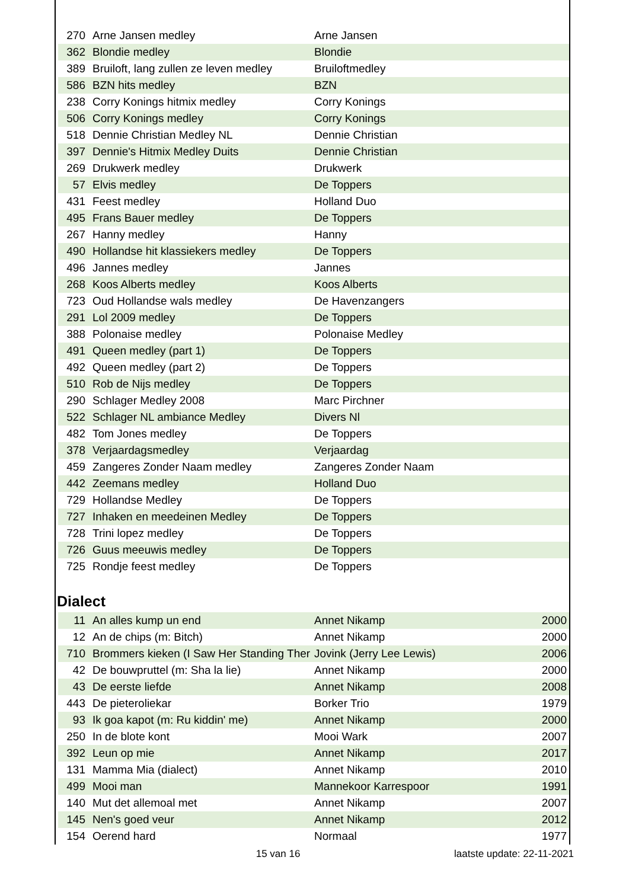| 270 | Arne Jansen medley | Arne Jansen | |
| 362 | Blondie medley | Blondie | |
| 389 | Bruiloft, lang zullen ze leven medley | Bruiloftmedley | |
| 586 | BZN hits medley | BZN | |
| 238 | Corry Konings hitmix medley | Corry Konings | |
| 506 | Corry Konings medley | Corry Konings | |
| 518 | Dennie Christian Medley NL | Dennie Christian | |
| 397 | Dennie's Hitmix Medley Duits | Dennie Christian | |
| 269 | Drukwerk medley | Drukwerk | |
| 57 | Elvis medley | De Toppers | |
| 431 | Feest medley | Holland Duo | |
| 495 | Frans Bauer medley | De Toppers | |
| 267 | Hanny medley | Hanny | |
| 490 | Hollandse hit klassiekers medley | De Toppers | |
| 496 | Jannes medley | Jannes | |
| 268 | Koos Alberts medley | Koos Alberts | |
| 723 | Oud Hollandse wals medley | De Havenzangers | |
| 291 | Lol 2009 medley | De Toppers | |
| 388 | Polonaise medley | Polonaise Medley | |
| 491 | Queen medley (part 1) | De Toppers | |
| 492 | Queen medley (part 2) | De Toppers | |
| 510 | Rob de Nijs medley | De Toppers | |
| 290 | Schlager Medley 2008 | Marc Pirchner | |
| 522 | Schlager NL ambiance Medley | Divers Nl | |
| 482 | Tom Jones medley | De Toppers | |
| 378 | Verjaardagsmedley | Verjaardag | |
| 459 | Zangeres Zonder Naam medley | Zangeres Zonder Naam | |
| 442 | Zeemans medley | Holland Duo | |
| 729 | Hollandse Medley | De Toppers | |
| 727 | Inhaken en meedeinen Medley | De Toppers | |
| 728 | Trini lopez medley | De Toppers | |
| 726 | Guus meeuwis medley | De Toppers | |
| 725 | Rondje feest medley | De Toppers | |
Dialect
| 11 | An alles kump un end | Annet Nikamp | 2000 |
| 12 | An de chips (m: Bitch) | Annet Nikamp | 2000 |
| 710 | Brommers kieken (I Saw Her Standing Ther | Jovink (Jerry Lee Lewis) | 2006 |
| 42 | De bouwpruttel (m: Sha la lie) | Annet Nikamp | 2000 |
| 43 | De eerste liefde | Annet Nikamp | 2008 |
| 443 | De pieteroliekar | Borker Trio | 1979 |
| 93 | Ik goa kapot (m: Ru kiddin' me) | Annet Nikamp | 2000 |
| 250 | In de blote kont | Mooi Wark | 2007 |
| 392 | Leun op mie | Annet Nikamp | 2017 |
| 131 | Mamma Mia (dialect) | Annet Nikamp | 2010 |
| 499 | Mooi man | Mannekoor Karrespoor | 1991 |
| 140 | Mut det allemoal met | Annet Nikamp | 2007 |
| 145 | Nen's goed veur | Annet Nikamp | 2012 |
| 154 | Oerend hard | Normaal | 1977 |
15 van 16 laatste update: 22-11-2021